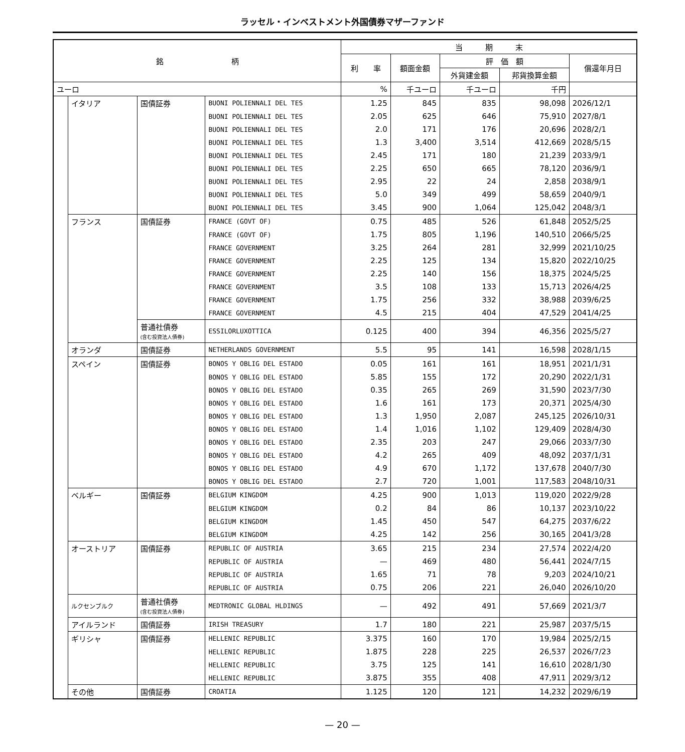ラッセル・インベストメント外国債券マザーファンド
| 銘 柄 | | | | 当 期 末 | | | | |
| --- | --- | --- | --- | --- | --- | --- | --- | --- |
| | | | | 利 率 | 額面金額 | 評 価 額 | | 償還年月日 |
| | | | | | | 外貨建金額 | 邦貨換算金額 | |
| ユーロ | | | | % | 千ユーロ | 千ユーロ | 千円 | |
| | イタリア | 国債証券 | BUONI POLIENNALI DEL TES | 1.25 | 845 | 835 | 98,098 | 2026/12/1 |
| | | | BUONI POLIENNALI DEL TES | 2.05 | 625 | 646 | 75,910 | 2027/8/1 |
| | | | BUONI POLIENNALI DEL TES | 2.0 | 171 | 176 | 20,696 | 2028/2/1 |
| | | | BUONI POLIENNALI DEL TES | 1.3 | 3,400 | 3,514 | 412,669 | 2028/5/15 |
| | | | BUONI POLIENNALI DEL TES | 2.45 | 171 | 180 | 21,239 | 2033/9/1 |
| | | | BUONI POLIENNALI DEL TES | 2.25 | 650 | 665 | 78,120 | 2036/9/1 |
| | | | BUONI POLIENNALI DEL TES | 2.95 | 22 | 24 | 2,858 | 2038/9/1 |
| | | | BUONI POLIENNALI DEL TES | 5.0 | 349 | 499 | 58,659 | 2040/9/1 |
| | | | BUONI POLIENNALI DEL TES | 3.45 | 900 | 1,064 | 125,042 | 2048/3/1 |
| | フランス | 国債証券 | FRANCE (GOVT OF) | 0.75 | 485 | 526 | 61,848 | 2052/5/25 |
| | | | FRANCE (GOVT OF) | 1.75 | 805 | 1,196 | 140,510 | 2066/5/25 |
| | | | FRANCE GOVERNMENT | 3.25 | 264 | 281 | 32,999 | 2021/10/25 |
| | | | FRANCE GOVERNMENT | 2.25 | 125 | 134 | 15,820 | 2022/10/25 |
| | | | FRANCE GOVERNMENT | 2.25 | 140 | 156 | 18,375 | 2024/5/25 |
| | | | FRANCE GOVERNMENT | 3.5 | 108 | 133 | 15,713 | 2026/4/25 |
| | | | FRANCE GOVERNMENT | 1.75 | 256 | 332 | 38,988 | 2039/6/25 |
| | | | FRANCE GOVERNMENT | 4.5 | 215 | 404 | 47,529 | 2041/4/25 |
| | | 普通社債券 (含む投資法人債券) | ESSILORLUXOTTICA | 0.125 | 400 | 394 | 46,356 | 2025/5/27 |
| | オランダ | 国債証券 | NETHERLANDS GOVERNMENT | 5.5 | 95 | 141 | 16,598 | 2028/1/15 |
| | スペイン | 国債証券 | BONOS Y OBLIG DEL ESTADO | 0.05 | 161 | 161 | 18,951 | 2021/1/31 |
| | | | BONOS Y OBLIG DEL ESTADO | 5.85 | 155 | 172 | 20,290 | 2022/1/31 |
| | | | BONOS Y OBLIG DEL ESTADO | 0.35 | 265 | 269 | 31,590 | 2023/7/30 |
| | | | BONOS Y OBLIG DEL ESTADO | 1.6 | 161 | 173 | 20,371 | 2025/4/30 |
| | | | BONOS Y OBLIG DEL ESTADO | 1.3 | 1,950 | 2,087 | 245,125 | 2026/10/31 |
| | | | BONOS Y OBLIG DEL ESTADO | 1.4 | 1,016 | 1,102 | 129,409 | 2028/4/30 |
| | | | BONOS Y OBLIG DEL ESTADO | 2.35 | 203 | 247 | 29,066 | 2033/7/30 |
| | | | BONOS Y OBLIG DEL ESTADO | 4.2 | 265 | 409 | 48,092 | 2037/1/31 |
| | | | BONOS Y OBLIG DEL ESTADO | 4.9 | 670 | 1,172 | 137,678 | 2040/7/30 |
| | | | BONOS Y OBLIG DEL ESTADO | 2.7 | 720 | 1,001 | 117,583 | 2048/10/31 |
| | ベルギー | 国債証券 | BELGIUM KINGDOM | 4.25 | 900 | 1,013 | 119,020 | 2022/9/28 |
| | | | BELGIUM KINGDOM | 0.2 | 84 | 86 | 10,137 | 2023/10/22 |
| | | | BELGIUM KINGDOM | 1.45 | 450 | 547 | 64,275 | 2037/6/22 |
| | | | BELGIUM KINGDOM | 4.25 | 142 | 256 | 30,165 | 2041/3/28 |
| | オーストリア | 国債証券 | REPUBLIC OF AUSTRIA | 3.65 | 215 | 234 | 27,574 | 2022/4/20 |
| | | | REPUBLIC OF AUSTRIA | — | 469 | 480 | 56,441 | 2024/7/15 |
| | | | REPUBLIC OF AUSTRIA | 1.65 | 71 | 78 | 9,203 | 2024/10/21 |
| | | | REPUBLIC OF AUSTRIA | 0.75 | 206 | 221 | 26,040 | 2026/10/20 |
| | ルクセンブルク | 普通社債券 (含む投資法人債券) | MEDTRONIC GLOBAL HLDINGS | — | 492 | 491 | 57,669 | 2021/3/7 |
| | アイルランド | 国債証券 | IRISH TREASURY | 1.7 | 180 | 221 | 25,987 | 2037/5/15 |
| | ギリシャ | 国債証券 | HELLENIC REPUBLIC | 3.375 | 160 | 170 | 19,984 | 2025/2/15 |
| | | | HELLENIC REPUBLIC | 1.875 | 228 | 225 | 26,537 | 2026/7/23 |
| | | | HELLENIC REPUBLIC | 3.75 | 125 | 141 | 16,610 | 2028/1/30 |
| | | | HELLENIC REPUBLIC | 3.875 | 355 | 408 | 47,911 | 2029/3/12 |
| | その他 | 国債証券 | CROATIA | 1.125 | 120 | 121 | 14,232 | 2029/6/19 |
— 20 —